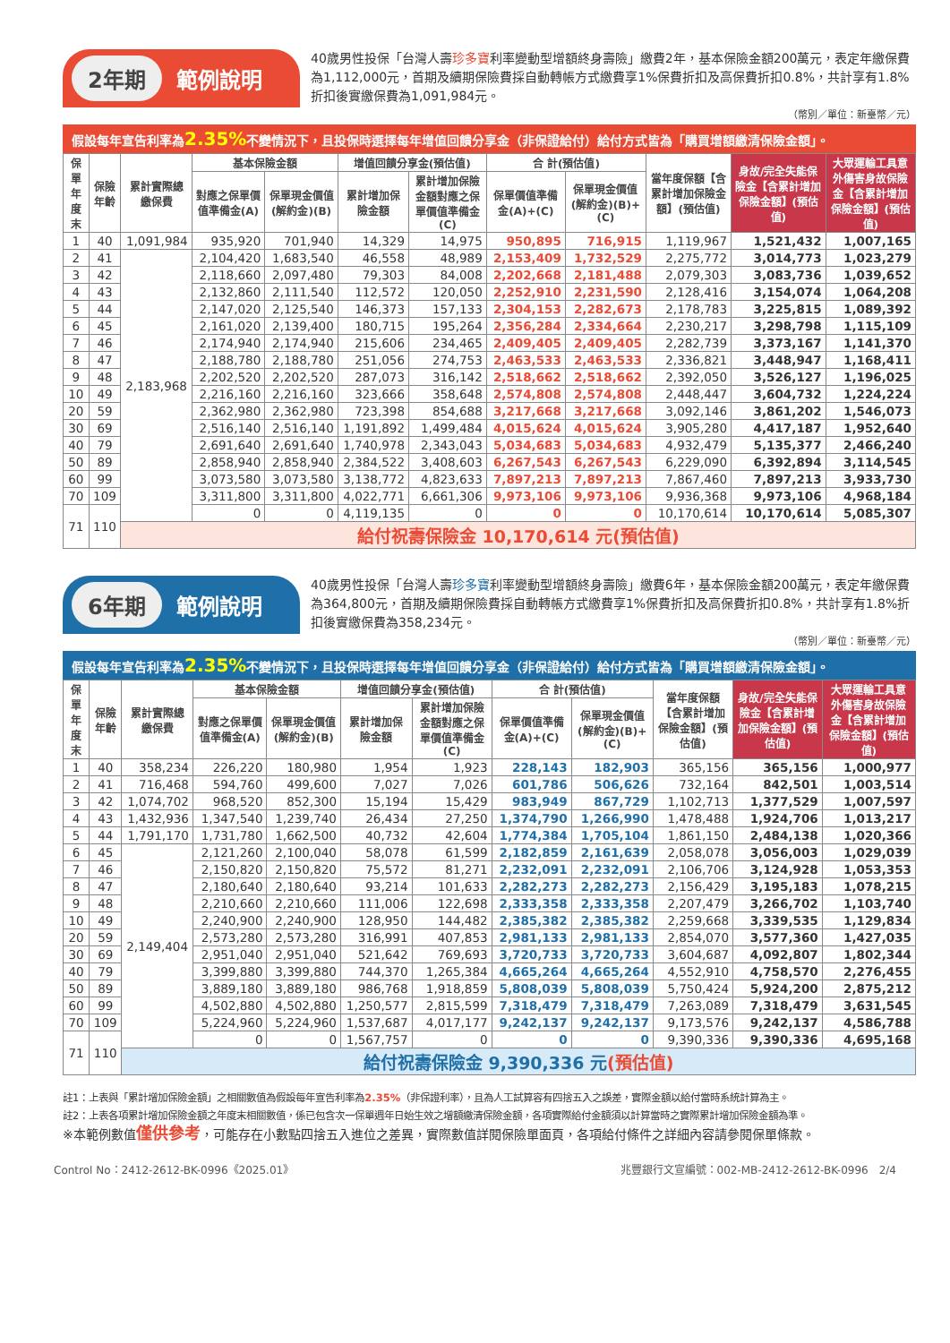2年期 範例說明
40歲男性投保「台灣人壽珍多寶利率變動型增額終身壽險」繳費2年，基本保險金額200萬元，表定年繳保費為1,112,000元，首期及續期保險費採自動轉帳方式繳費享1%保費折扣及高保費折扣0.8%，共計享有1.8%折扣後實繳保費為1,091,984元。
（幣別／單位：新臺幣／元）
假設每年宣告利率為2.35% 不變情況下，且投保時選擇每年增值回饋分享金（非保證給付）給付方式皆為「購買增額繳清保險金額」。
| 保單年度末 | 保險年齡 | 累計實際總繳保費 | 基本保險金額 | | 增值回饋分享金(預估值) | | 合 計(預估值) | | 當年度保額【含累計增加保險金額】(預估值) | 身故/完全失能保險金【含累計增加保險金額】(預估值) | 大眾運輸工具意外傷害身故保險金【含累計增加保險金額】(預估值) |
| --- | --- | --- | --- | --- | --- | --- | --- | --- | --- | --- | --- |
| | | | 對應之保單價值準備金(A) | 保單現金價值(解約金)(B) | 累計增加保險金額 | 累計增加保險金額對應之保單價值準備金(C) | 保單價值準備金(A)+(C) | 保單現金價值(解約金)(B)+(C) | | | |
| 1 | 40 | 1,091,984 | 935,920 | 701,940 | 14,329 | 14,975 | 950,895 | 716,915 | 1,119,967 | 1,521,432 | 1,007,165 |
| 2 | 41 | 2,183,968 | 2,104,420 | 1,683,540 | 46,558 | 48,989 | 2,153,409 | 1,732,529 | 2,275,772 | 3,014,773 | 1,023,279 |
| 3 | 42 | | 2,118,660 | 2,097,480 | 79,303 | 84,008 | 2,202,668 | 2,181,488 | 2,079,303 | 3,083,736 | 1,039,652 |
| 4 | 43 | | 2,132,860 | 2,111,540 | 112,572 | 120,050 | 2,252,910 | 2,231,590 | 2,128,416 | 3,154,074 | 1,064,208 |
| 5 | 44 | | 2,147,020 | 2,125,540 | 146,373 | 157,133 | 2,304,153 | 2,282,673 | 2,178,783 | 3,225,815 | 1,089,392 |
| 6 | 45 | | 2,161,020 | 2,139,400 | 180,715 | 195,264 | 2,356,284 | 2,334,664 | 2,230,217 | 3,298,798 | 1,115,109 |
| 7 | 46 | | 2,174,940 | 2,174,940 | 215,606 | 234,465 | 2,409,405 | 2,409,405 | 2,282,739 | 3,373,167 | 1,141,370 |
| 8 | 47 | | 2,188,780 | 2,188,780 | 251,056 | 274,753 | 2,463,533 | 2,463,533 | 2,336,821 | 3,448,947 | 1,168,411 |
| 9 | 48 | | 2,202,520 | 2,202,520 | 287,073 | 316,142 | 2,518,662 | 2,518,662 | 2,392,050 | 3,526,127 | 1,196,025 |
| 10 | 49 | | 2,216,160 | 2,216,160 | 323,666 | 358,648 | 2,574,808 | 2,574,808 | 2,448,447 | 3,604,732 | 1,224,224 |
| 20 | 59 | | 2,362,980 | 2,362,980 | 723,398 | 854,688 | 3,217,668 | 3,217,668 | 3,092,146 | 3,861,202 | 1,546,073 |
| 30 | 69 | | 2,516,140 | 2,516,140 | 1,191,892 | 1,499,484 | 4,015,624 | 4,015,624 | 3,905,280 | 4,417,187 | 1,952,640 |
| 40 | 79 | | 2,691,640 | 2,691,640 | 1,740,978 | 2,343,043 | 5,034,683 | 5,034,683 | 4,932,479 | 5,135,377 | 2,466,240 |
| 50 | 89 | | 2,858,940 | 2,858,940 | 2,384,522 | 3,408,603 | 6,267,543 | 6,267,543 | 6,229,090 | 6,392,894 | 3,114,545 |
| 60 | 99 | | 3,073,580 | 3,073,580 | 3,138,772 | 4,823,633 | 7,897,213 | 7,897,213 | 7,867,460 | 7,897,213 | 3,933,730 |
| 70 | 109 | | 3,311,800 | 3,311,800 | 4,022,771 | 6,661,306 | 9,973,106 | 9,973,106 | 9,936,368 | 9,973,106 | 4,968,184 |
| 71 | 110 | | 0 | 0 | 4,119,135 | 0 | 0 | 0 | 10,170,614 | 10,170,614 | 5,085,307 |
| | | 給付祝壽保險金 10,170,614 元(預估值) | | | | | | | | | |
6年期 範例說明
40歲男性投保「台灣人壽珍多寶利率變動型增額終身壽險」繳費6年，基本保險金額200萬元，表定年繳保費為364,800元，首期及續期保險費採自動轉帳方式繳費享1%保費折扣及高保費折扣0.8%，共計享有1.8%折扣後實繳保費為358,234元。
（幣別／單位：新臺幣／元）
假設每年宣告利率為2.35% 不變情況下，且投保時選擇每年增值回饋分享金（非保證給付）給付方式皆為「購買增額繳清保險金額」。
| 保單年度末 | 保險年齡 | 累計實際總繳保費 | 基本保險金額 | | 增值回饋分享金(預估值) | | 合 計(預估值) | | 當年度保額【含累計增加保險金額】(預估值) | 身故/完全失能保險金【含累計增加保險金額】(預估值) | 大眾運輸工具意外傷害身故保險金【含累計增加保險金額】(預估值) |
| --- | --- | --- | --- | --- | --- | --- | --- | --- | --- | --- | --- |
| | | | 對應之保單價值準備金(A) | 保單現金價值(解約金)(B) | 累計增加保險金額 | 累計增加保險金額對應之保單價值準備金(C) | 保單價值準備金(A)+(C) | 保單現金價值(解約金)(B)+(C) | | | |
| 1 | 40 | 358,234 | 226,220 | 180,980 | 1,954 | 1,923 | 228,143 | 182,903 | 365,156 | 365,156 | 1,000,977 |
| 2 | 41 | 716,468 | 594,760 | 499,600 | 7,027 | 7,026 | 601,786 | 506,626 | 732,164 | 842,501 | 1,003,514 |
| 3 | 42 | 1,074,702 | 968,520 | 852,300 | 15,194 | 15,429 | 983,949 | 867,729 | 1,102,713 | 1,377,529 | 1,007,597 |
| 4 | 43 | 1,432,936 | 1,347,540 | 1,239,740 | 26,434 | 27,250 | 1,374,790 | 1,266,990 | 1,478,488 | 1,924,706 | 1,013,217 |
| 5 | 44 | 1,791,170 | 1,731,780 | 1,662,500 | 40,732 | 42,604 | 1,774,384 | 1,705,104 | 1,861,150 | 2,484,138 | 1,020,366 |
| 6 | 45 | 2,149,404 | 2,121,260 | 2,100,040 | 58,078 | 61,599 | 2,182,859 | 2,161,639 | 2,058,078 | 3,056,003 | 1,029,039 |
| 7 | 46 | | 2,150,820 | 2,150,820 | 75,572 | 81,271 | 2,232,091 | 2,232,091 | 2,106,706 | 3,124,928 | 1,053,353 |
| 8 | 47 | | 2,180,640 | 2,180,640 | 93,214 | 101,633 | 2,282,273 | 2,282,273 | 2,156,429 | 3,195,183 | 1,078,215 |
| 9 | 48 | | 2,210,660 | 2,210,660 | 111,006 | 122,698 | 2,333,358 | 2,333,358 | 2,207,479 | 3,266,702 | 1,103,740 |
| 10 | 49 | | 2,240,900 | 2,240,900 | 128,950 | 144,482 | 2,385,382 | 2,385,382 | 2,259,668 | 3,339,535 | 1,129,834 |
| 20 | 59 | | 2,573,280 | 2,573,280 | 316,991 | 407,853 | 2,981,133 | 2,981,133 | 2,854,070 | 3,577,360 | 1,427,035 |
| 30 | 69 | | 2,951,040 | 2,951,040 | 521,642 | 769,693 | 3,720,733 | 3,720,733 | 3,604,687 | 4,092,807 | 1,802,344 |
| 40 | 79 | | 3,399,880 | 3,399,880 | 744,370 | 1,265,384 | 4,665,264 | 4,665,264 | 4,552,910 | 4,758,570 | 2,276,455 |
| 50 | 89 | | 3,889,180 | 3,889,180 | 986,768 | 1,918,859 | 5,808,039 | 5,808,039 | 5,750,424 | 5,924,200 | 2,875,212 |
| 60 | 99 | | 4,502,880 | 4,502,880 | 1,250,577 | 2,815,599 | 7,318,479 | 7,318,479 | 7,263,089 | 7,318,479 | 3,631,545 |
| 70 | 109 | | 5,224,960 | 5,224,960 | 1,537,687 | 4,017,177 | 9,242,137 | 9,242,137 | 9,173,576 | 9,242,137 | 4,586,788 |
| 71 | 110 | | 0 | 0 | 1,567,757 | 0 | 0 | 0 | 9,390,336 | 9,390,336 | 4,695,168 |
| | | 給付祝壽保險金 9,390,336 元 (預估值) | | | | | | | | | |
註1：上表與「累計增加保險金額」之相關數值為假設每年宣告利率為2.35%（非保證利率），且為人工試算容有四捨五入之誤差，實際金額以給付當時系統計算為主。
註2：上表各項累計增加保險金額之年度末相關數值，係已包含次一保單週年日始生效之增額繳清保險金額，各項實際給付金額須以計算當時之實際累計增加保險金額為準。
※本範例數值僅供參考，可能存在小數點四捨五入進位之差異，實際數值詳閱保險單面頁，各項給付條件之詳細內容請參閱保單條款。
Control No：2412-2612-BK-0996《2025.01》 兆豐銀行文宣編號：002-MB-2412-2612-BK-0996　2/4